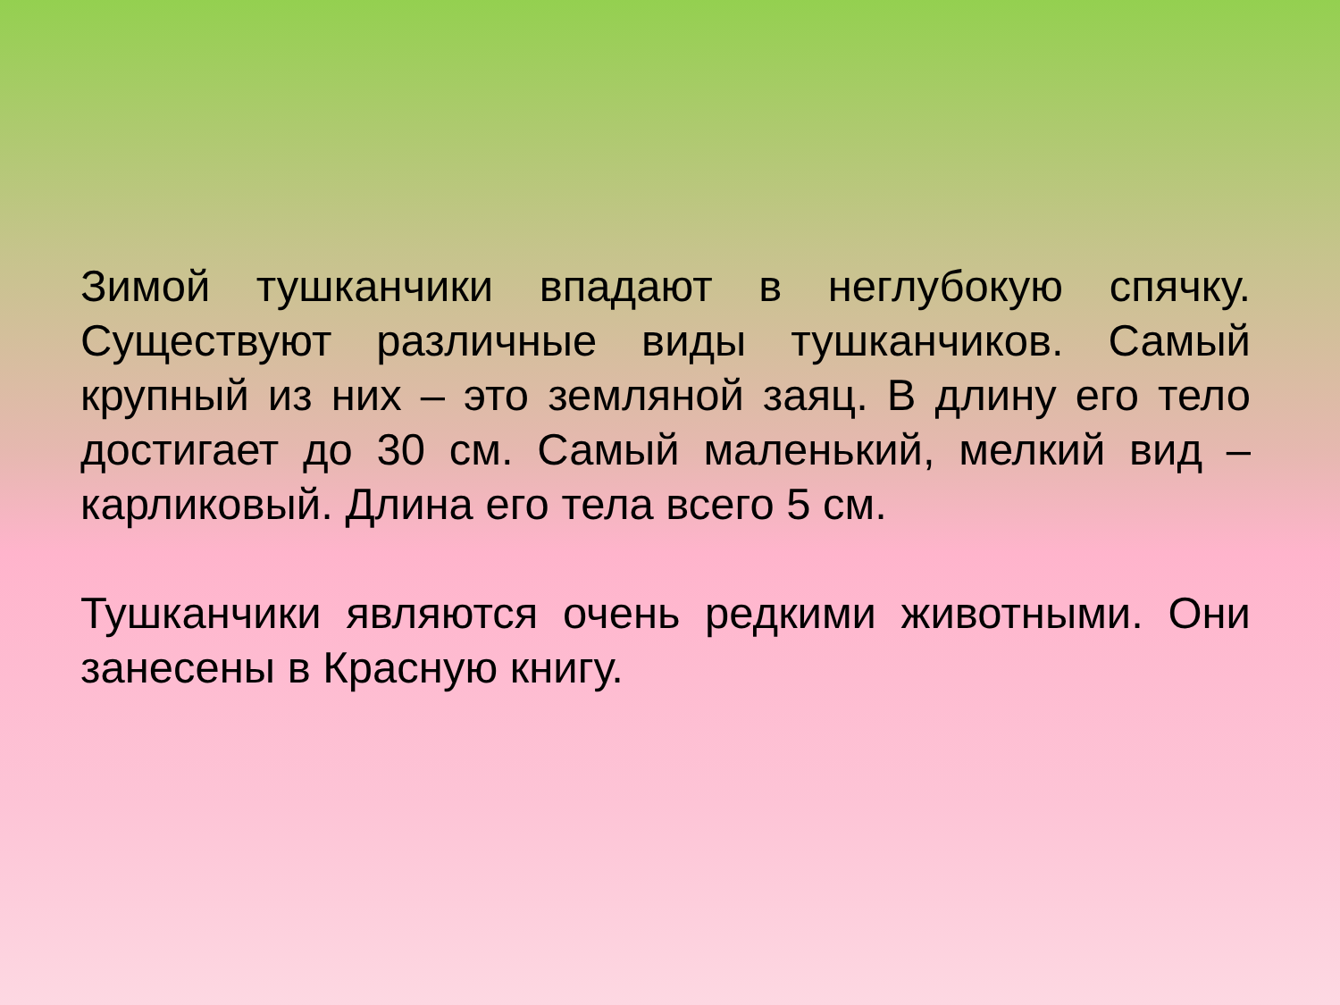Зимой тушканчики впадают в неглубокую спячку. Существуют различные виды тушканчиков. Самый крупный из них – это земляной заяц. В длину его тело достигает до 30 см. Самый маленький, мелкий вид – карликовый. Длина его тела всего 5 см.
Тушканчики являются очень редкими животными. Они занесены в Красную книгу.